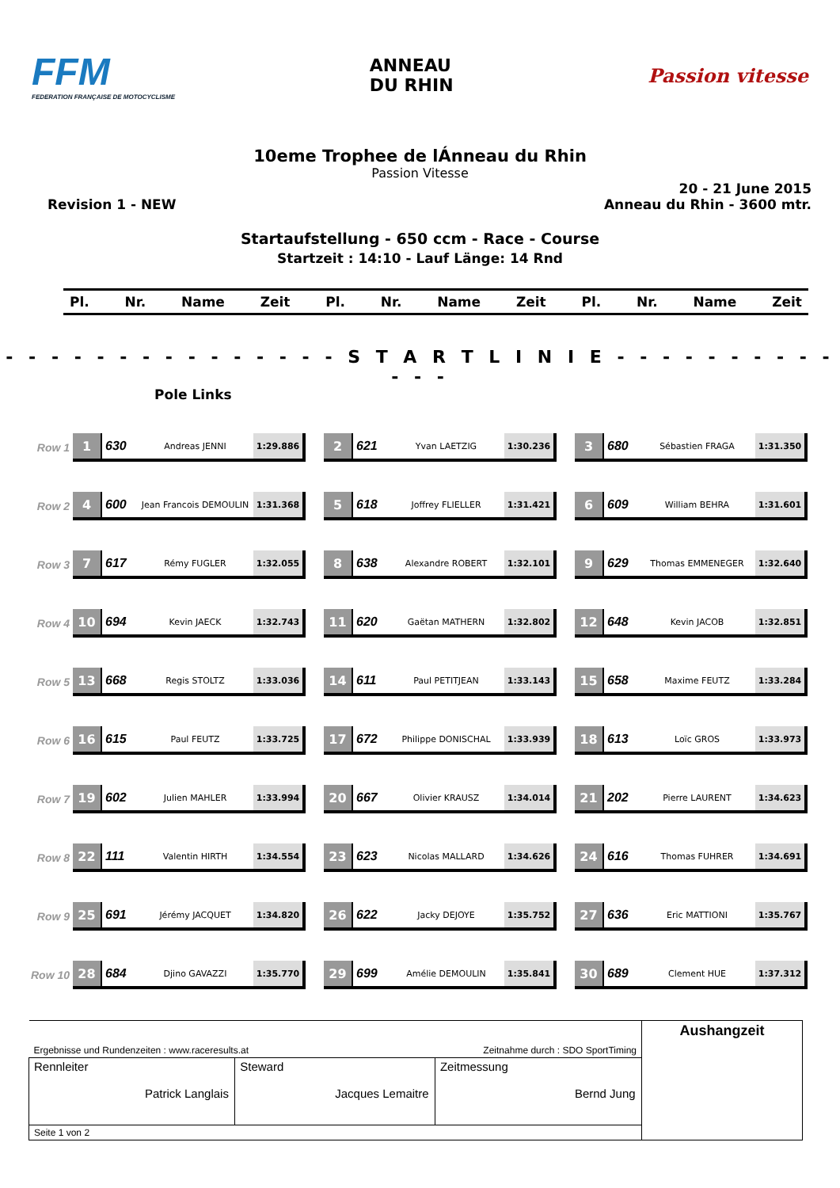FFM
FEDERATION FRANÇAISE DE MOTOCYCLISME
ANNEAU
DU RHIN
Passion vitesse
10eme Trophee de lÁnneau du Rhin
Passion Vitesse
Revision 1 - NEW 20 - 21 June 2015
Anneau du Rhin - 3600 mtr.
Startaufstellung - 650 ccm - Race - Course
Startzeit : 14:10 - Lauf Länge: 14 Rnd
Pl. Nr. Name Zeit Pl. Nr. Name Zeit Pl. Nr. Name Zeit
- - - - - - - - - - - - - - - S T A R T L I N I E - - - - - - - - - - - - -
Pole Links
Row 1
1 630
Andreas JENNI 1:29.886
2 621
Yvan LAETZIG 1:30.236
3 680
Sébastien FRAGA 1:31.350
Row 2
4 600
Jean Francois DEMOULIN 1:31.368
5 618
Joffrey FLIELLER 1:31.421
6 609
William BEHRA 1:31.601
Row 3
7 617
Rémy FUGLER 1:32.055
8 638
Alexandre ROBERT 1:32.101
9 629
Thomas EMMENEGER 1:32.640
Row 4
10 694
Kevin JAECK 1:32.743
11 620
Gaëtan MATHERN 1:32.802
12 648
Kevin JACOB 1:32.851
Row 5
13 668
Regis STOLTZ 1:33.036
14 611
Paul PETITJEAN 1:33.143
15 658
Maxime FEUTZ 1:33.284
Row 6
16 615
Paul FEUTZ 1:33.725
17 672
Philippe DONISCHAL 1:33.939
18 613
Loïc GROS 1:33.973
Row 7
19 602
Julien MAHLER 1:33.994
20 667
Olivier KRAUSZ 1:34.014
21 202
Pierre LAURENT 1:34.623
Row 8
22 111
Valentin HIRTH 1:34.554
23 623
Nicolas MALLARD 1:34.626
24 616
Thomas FUHRER 1:34.691
Row 9
25 691
Jérémy JACQUET 1:34.820
26 622
Jacky DEJOYE 1:35.752
27 636
Eric MATTIONI 1:35.767
Row 10
28 684
Djino GAVAZZI 1:35.770
29 699
Amélie DEMOULIN 1:35.841
30 689
Clement HUE 1:37.312
| Ergebnisse und Rundenzeiten : www.raceresults.at | | Zeitnahme durch : SDO SportTiming | Aushangzeit |
| Rennleiter Patrick Langlais | Steward Jacques Lemaitre | Zeitmessung Bernd Jung | |
| Seite 1 von 2 | | | |